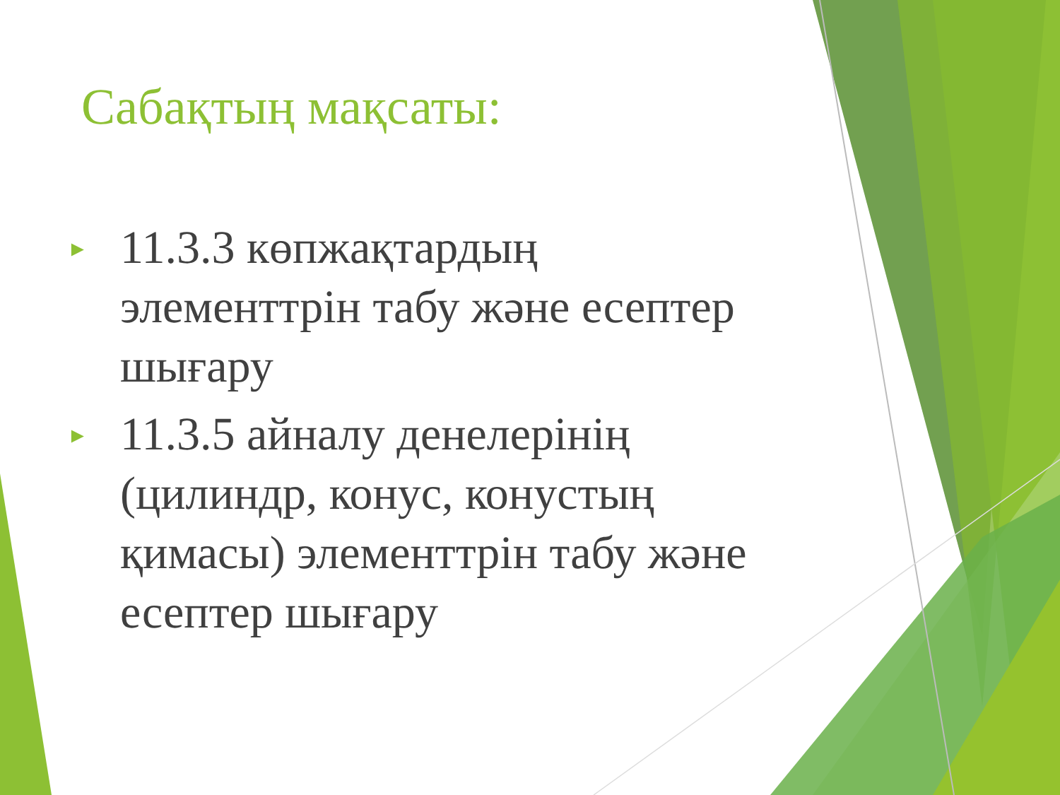Сабақтың мақсаты:
► 11.3.3 көпжақтардың элементтрін табу және есептер шығару
► 11.3.5 айналу денелерінің (цилиндр, конус, конустың қимасы) элементтрін табу және есептер шығару